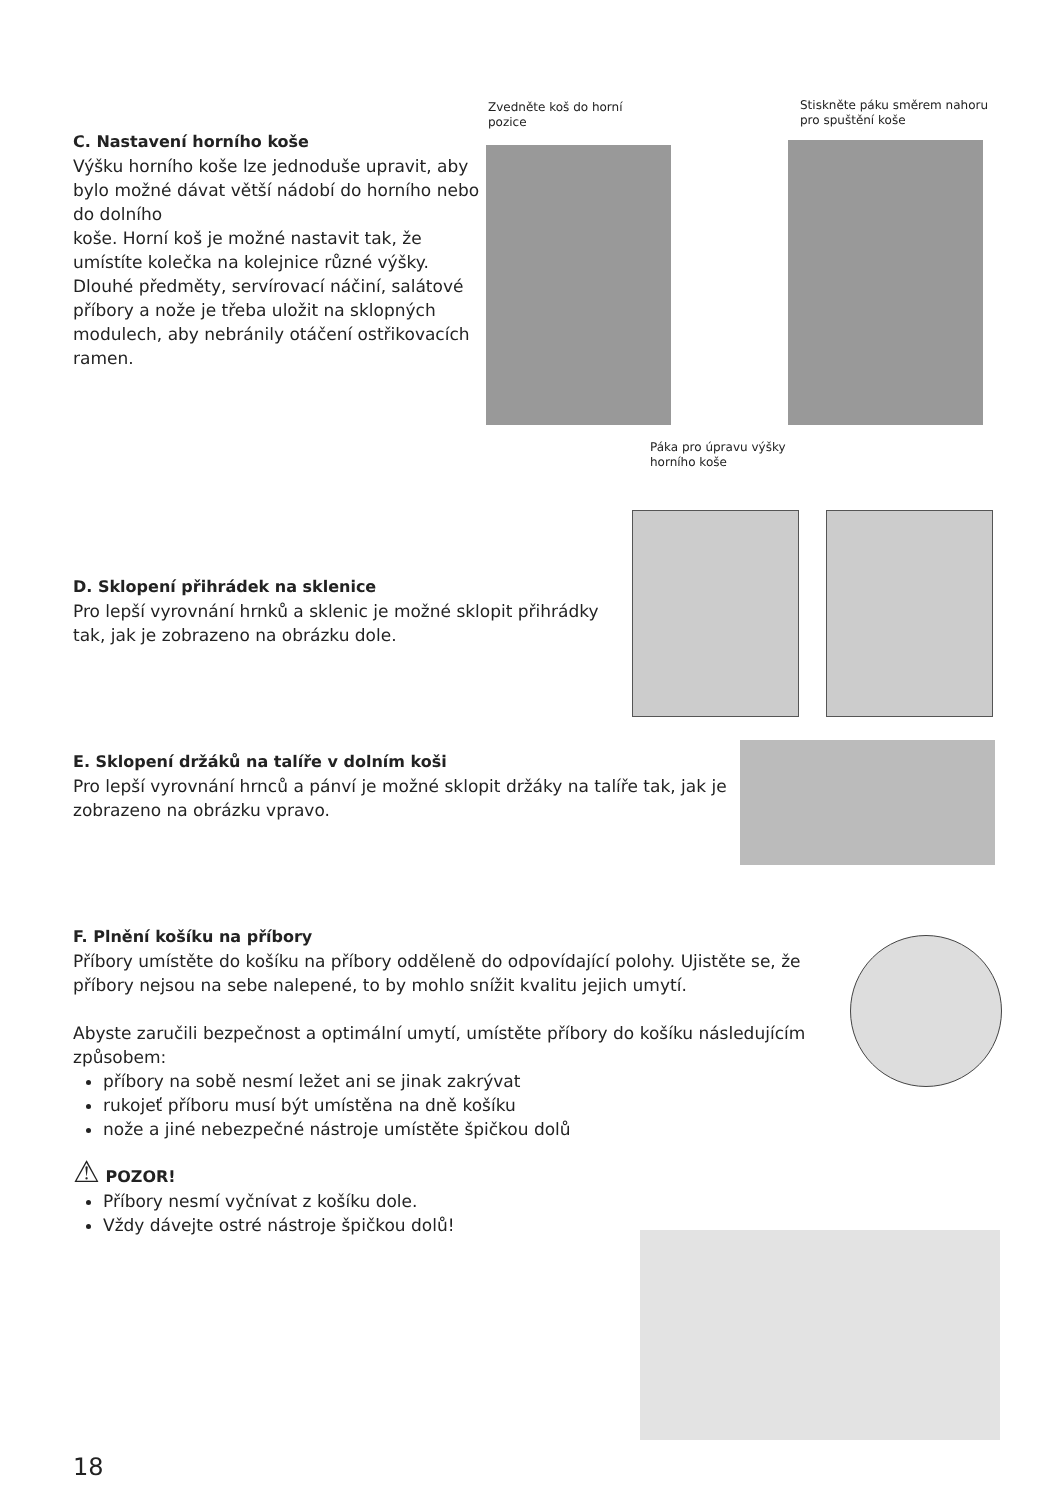Zvedněte koš do horní pozice
Stiskněte páku směrem nahoru pro spuštění koše
C. Nastavení horního koše
Výšku horního koše lze jednoduše upravit, aby bylo možné dávat větší nádobí do horního nebo do dolního
koše. Horní koš je možné nastavit tak, že umístíte kolečka na kolejnice různé výšky. Dlouhé předměty, servírovací náčiní, salátové příbory a nože je třeba uložit na sklopných modulech, aby nebránily otáčení ostřikovacích ramen.
Páka pro úpravu výšky horního koše
D. Sklopení přihrádek na sklenice
Pro lepší vyrovnání hrnků a sklenic je možné sklopit přihrádky tak, jak je zobrazeno na obrázku dole.
E. Sklopení držáků na talíře v dolním koši
Pro lepší vyrovnání hrnců a pánví je možné sklopit držáky na talíře tak, jak je zobrazeno na obrázku vpravo.
F. Plnění košíku na příbory
Příbory umístěte do košíku na příbory odděleně do odpovídající polohy. Ujistěte se, že příbory nejsou na sebe nalepené, to by mohlo snížit kvalitu jejich umytí.
Abyste zaručili bezpečnost a optimální umytí, umístěte příbory do košíku následujícím způsobem:
příbory na sobě nesmí ležet ani se jinak zakrývat
rukojeť příboru musí být umístěna na dně košíku
nože a jiné nebezpečné nástroje umístěte špičkou dolů
⚠ POZOR!
Příbory nesmí vyčnívat z košíku dole.
Vždy dávejte ostré nástroje špičkou dolů!
18